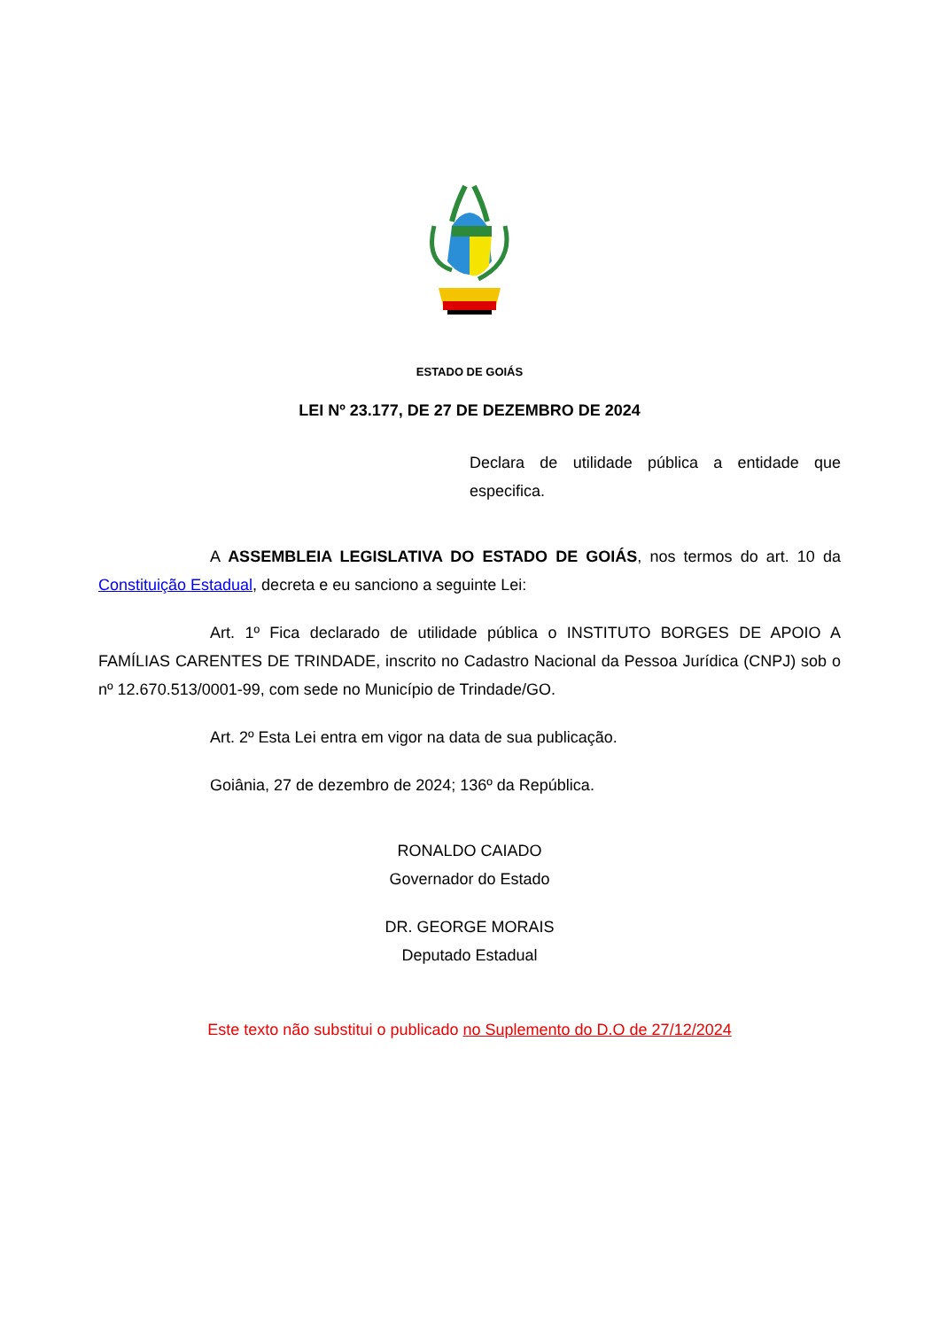ESTADO DE GOIÁS
LEI Nº 23.177, DE 27 DE DEZEMBRO DE 2024
Declara de utilidade pública a entidade que especifica.
A ASSEMBLEIA LEGISLATIVA DO ESTADO DE GOIÁS, nos termos do art. 10 da Constituição Estadual, decreta e eu sanciono a seguinte Lei:
Art. 1º Fica declarado de utilidade pública o INSTITUTO BORGES DE APOIO A FAMÍLIAS CARENTES DE TRINDADE, inscrito no Cadastro Nacional da Pessoa Jurídica (CNPJ) sob o nº 12.670.513/0001-99, com sede no Município de Trindade/GO.
Art. 2º Esta Lei entra em vigor na data de sua publicação.
Goiânia, 27 de dezembro de 2024; 136º da República.
RONALDO CAIADO
Governador do Estado
DR. GEORGE MORAIS
Deputado Estadual
Este texto não substitui o publicado no Suplemento do D.O de 27/12/2024